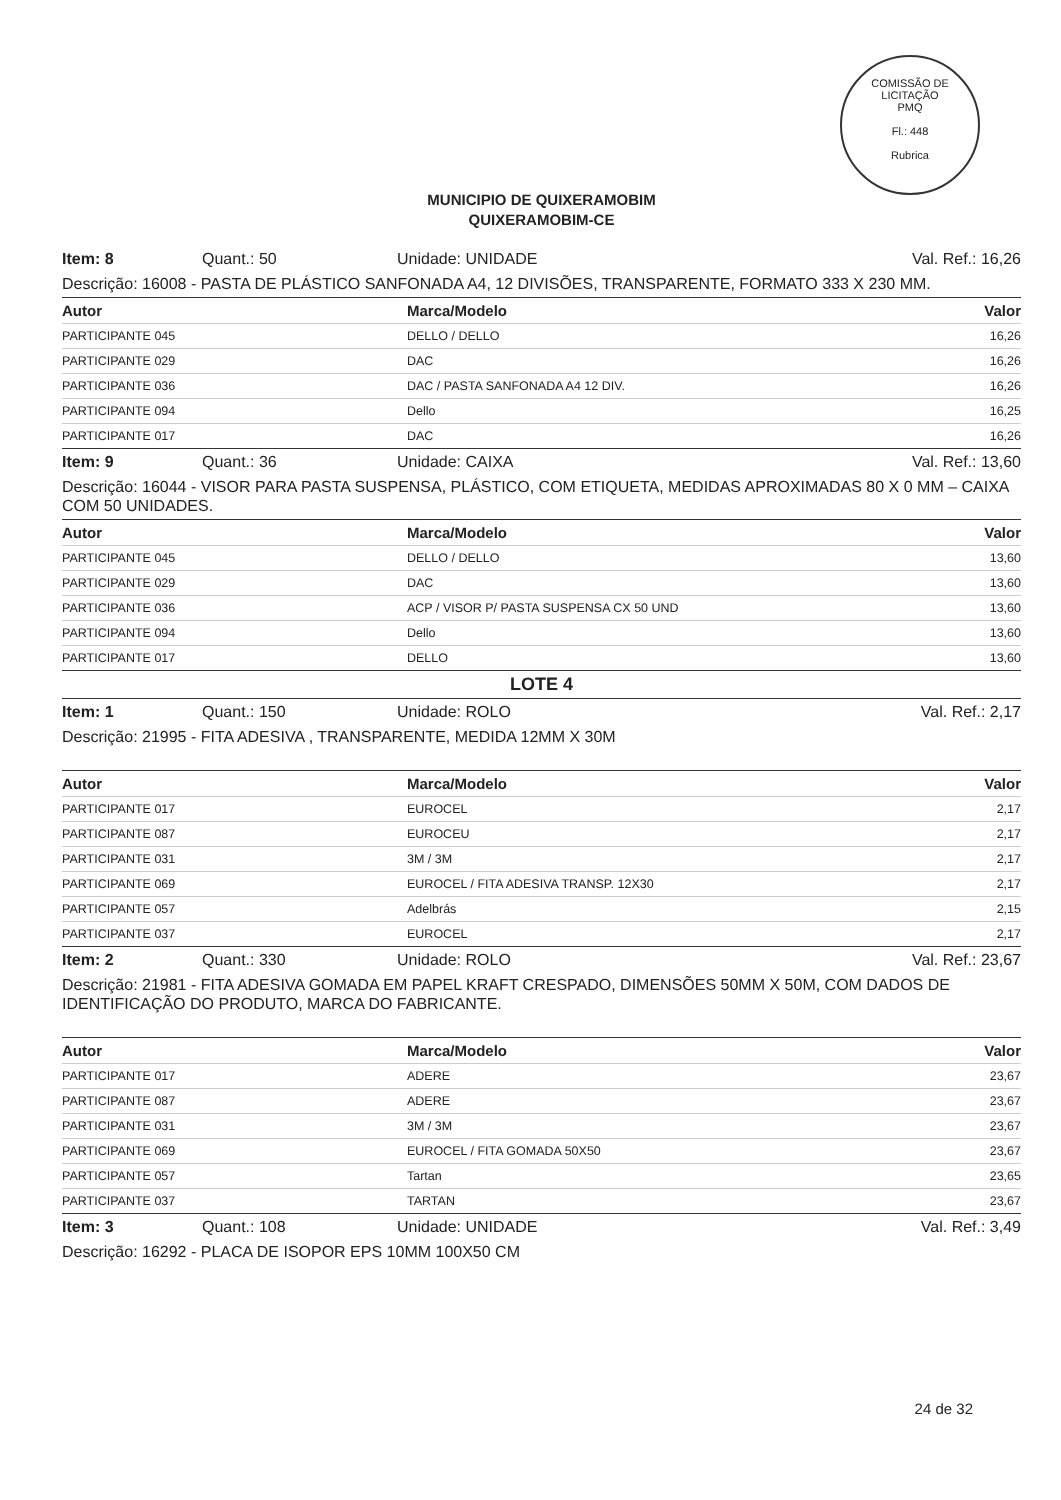COMISSÃO DE LICITAÇÃO
PMQ
Fl.: 448
Rubrica
MUNICIPIO DE QUIXERAMOBIM
QUIXERAMOBIM-CE
Item: 8 Quant.: 50 Unidade: UNIDADE Val. Ref.: 16,26
Descrição: 16008 - PASTA DE PLÁSTICO SANFONADA A4, 12 DIVISÕES, TRANSPARENTE, FORMATO 333 X 230 MM.
| Autor | Marca/Modelo | Valor |
| --- | --- | --- |
| PARTICIPANTE 045 | DELLO / DELLO | 16,26 |
| PARTICIPANTE 029 | DAC | 16,26 |
| PARTICIPANTE 036 | DAC / PASTA SANFONADA A4 12 DIV. | 16,26 |
| PARTICIPANTE 094 | Dello | 16,25 |
| PARTICIPANTE 017 | DAC | 16,26 |
Item: 9 Quant.: 36 Unidade: CAIXA Val. Ref.: 13,60
Descrição: 16044 - VISOR PARA PASTA SUSPENSA, PLÁSTICO, COM ETIQUETA, MEDIDAS APROXIMADAS 80 X 0 MM – CAIXA COM 50 UNIDADES.
| Autor | Marca/Modelo | Valor |
| --- | --- | --- |
| PARTICIPANTE 045 | DELLO / DELLO | 13,60 |
| PARTICIPANTE 029 | DAC | 13,60 |
| PARTICIPANTE 036 | ACP / VISOR P/ PASTA SUSPENSA CX 50 UND | 13,60 |
| PARTICIPANTE 094 | Dello | 13,60 |
| PARTICIPANTE 017 | DELLO | 13,60 |
LOTE 4
Item: 1 Quant.: 150 Unidade: ROLO Val. Ref.: 2,17
Descrição: 21995 - FITA ADESIVA , TRANSPARENTE, MEDIDA 12MM X 30M
| Autor | Marca/Modelo | Valor |
| --- | --- | --- |
| PARTICIPANTE 017 | EUROCEL | 2,17 |
| PARTICIPANTE 087 | EUROCEU | 2,17 |
| PARTICIPANTE 031 | 3M / 3M | 2,17 |
| PARTICIPANTE 069 | EUROCEL / FITA ADESIVA TRANSP. 12X30 | 2,17 |
| PARTICIPANTE 057 | Adelbrás | 2,15 |
| PARTICIPANTE 037 | EUROCEL | 2,17 |
Item: 2 Quant.: 330 Unidade: ROLO Val. Ref.: 23,67
Descrição: 21981 - FITA ADESIVA GOMADA EM PAPEL KRAFT CRESPADO, DIMENSÕES 50MM X 50M, COM DADOS DE IDENTIFICAÇÃO DO PRODUTO, MARCA DO FABRICANTE.
| Autor | Marca/Modelo | Valor |
| --- | --- | --- |
| PARTICIPANTE 017 | ADERE | 23,67 |
| PARTICIPANTE 087 | ADERE | 23,67 |
| PARTICIPANTE 031 | 3M / 3M | 23,67 |
| PARTICIPANTE 069 | EUROCEL / FITA GOMADA 50X50 | 23,67 |
| PARTICIPANTE 057 | Tartan | 23,65 |
| PARTICIPANTE 037 | TARTAN | 23,67 |
Item: 3 Quant.: 108 Unidade: UNIDADE Val. Ref.: 3,49
Descrição: 16292 - PLACA DE ISOPOR EPS 10MM 100X50 CM
24 de 32